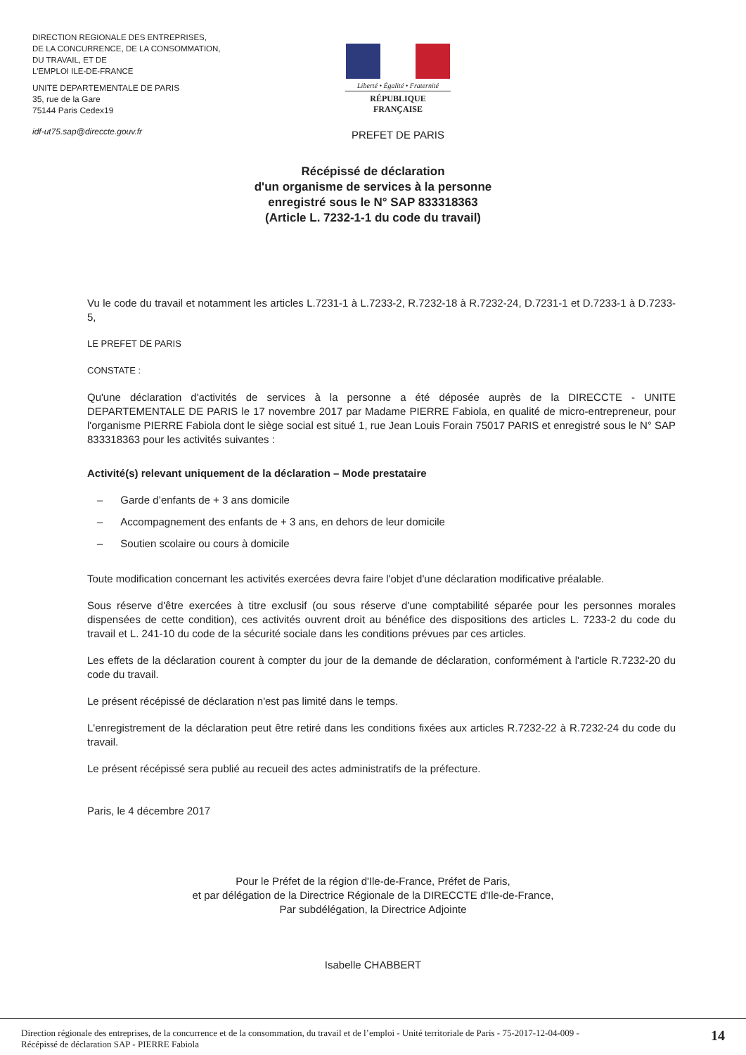DIRECTION REGIONALE DES ENTREPRISES,
DE LA CONCURRENCE, DE LA CONSOMMATION,
DU TRAVAIL, ET DE
L'EMPLOI ILE-DE-FRANCE
UNITE DEPARTEMENTALE DE PARIS
35, rue de la Gare
75144 Paris Cedex19
idf-ut75.sap@direccte.gouv.fr
Liberté • Égalité • Fraternité
RÉPUBLIQUE FRANÇAISE
PREFET DE PARIS
Récépissé de déclaration
d'un organisme de services à la personne
enregistré sous le N° SAP 833318363
(Article L. 7232-1-1 du code du travail)
Vu le code du travail et notamment les articles L.7231-1 à L.7233-2, R.7232-18 à R.7232-24, D.7231-1 et D.7233-1 à D.7233-5,
LE PREFET DE PARIS
CONSTATE :
Qu'une déclaration d'activités de services à la personne a été déposée auprès de la DIRECCTE - UNITE DEPARTEMENTALE DE PARIS le 17 novembre 2017 par Madame PIERRE Fabiola, en qualité de micro-entrepreneur, pour l'organisme PIERRE Fabiola dont le siège social est situé 1, rue Jean Louis Forain 75017 PARIS et enregistré sous le N° SAP 833318363 pour les activités suivantes :
Activité(s) relevant uniquement de la déclaration – Mode prestataire
– Garde d’enfants de + 3 ans domicile
– Accompagnement des enfants de + 3 ans, en dehors de leur domicile
– Soutien scolaire ou cours à domicile
Toute modification concernant les activités exercées devra faire l'objet d'une déclaration modificative préalable.
Sous réserve d'être exercées à titre exclusif (ou sous réserve d'une comptabilité séparée pour les personnes morales dispensées de cette condition), ces activités ouvrent droit au bénéfice des dispositions des articles L. 7233-2 du code du travail et L. 241-10 du code de la sécurité sociale dans les conditions prévues par ces articles.
Les effets de la déclaration courent à compter du jour de la demande de déclaration, conformément à l'article R.7232-20 du code du travail.
Le présent récépissé de déclaration n'est pas limité dans le temps.
L'enregistrement de la déclaration peut être retiré dans les conditions fixées aux articles R.7232-22 à R.7232-24 du code du travail.
Le présent récépissé sera publié au recueil des actes administratifs de la préfecture.
Paris, le 4 décembre 2017
Pour le Préfet de la région d'Ile-de-France, Préfet de Paris,
et par délégation de la Directrice Régionale de la DIRECCTE d'Ile-de-France,
Par subdélégation, la Directrice Adjointe
Isabelle CHABBERT
Direction régionale des entreprises, de la concurrence et de la consommation, du travail et de l’emploi - Unité territoriale de Paris - 75-2017-12-04-009 -
Récépissé de déclaration SAP - PIERRE Fabiola
14